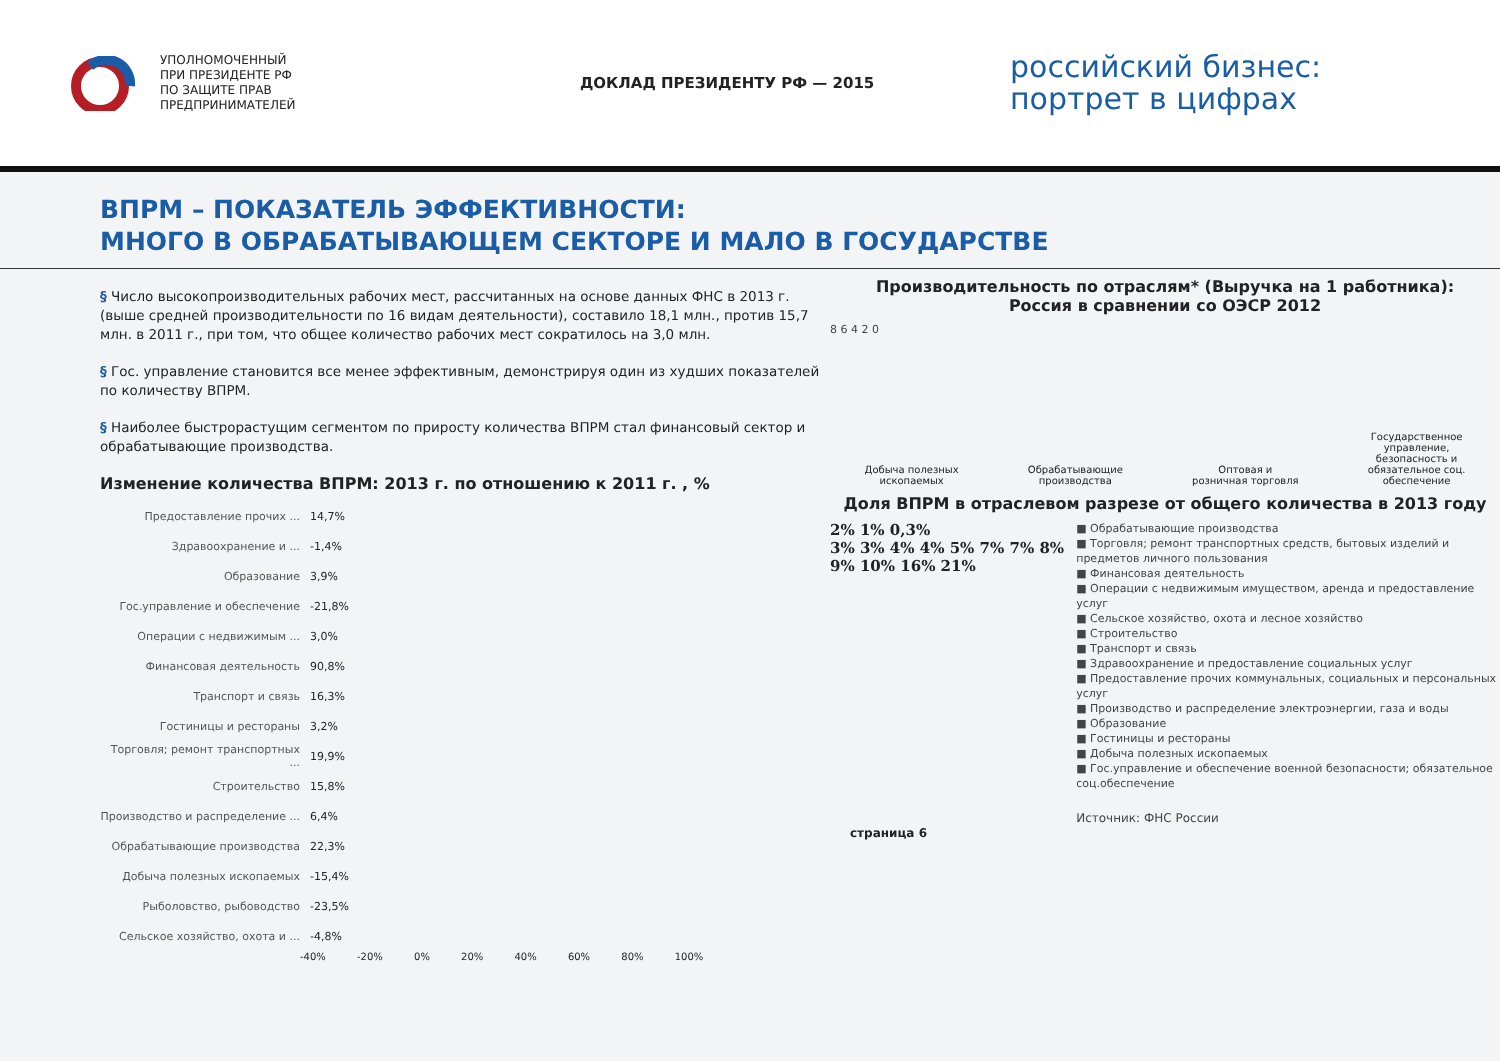УПОЛНОМОЧЕННЫЙ
ПРИ ПРЕЗИДЕНТЕ РФ
ПО ЗАЩИТЕ ПРАВ
ПРЕДПРИНИМАТЕЛЕЙ
ДОКЛАД ПРЕЗИДЕНТУ РФ — 2015
российский бизнес:
портрет в цифрах
ВПРМ – ПОКАЗАТЕЛЬ ЭФФЕКТИВНОСТИ:
МНОГО В ОБРАБАТЫВАЮЩЕМ СЕКТОРЕ И МАЛО В ГОСУДАРСТВЕ
§ Число высокопроизводительных рабочих мест, рассчитанных на основе данных ФНС в 2013 г. (выше средней производительности по 16 видам деятельности), составило 18,1 млн., против 15,7 млн. в 2011 г., при том, что общее количество рабочих мест сократилось на 3,0 млн.
§ Гос. управление становится все менее эффективным, демонстрируя один из худших показателей по количеству ВПРМ.
§ Наиболее быстрорастущим сегментом по приросту количества ВПРМ стал финансовый сектор и обрабатывающие производства.
Изменение количества ВПРМ: 2013 г. по отношению к 2011 г. , %
Предоставление прочих ... 14,7%
Здравоохранение и ... -1,4%
Образование 3,9%
Гос.управление и обеспечение -21,8%
Операции с недвижимым ... 3,0%
Финансовая деятельность 90,8%
Транспорт и связь 16,3%
Гостиницы и рестораны 3,2%
Торговля; ремонт транспортных ... 19,9%
Строительство 15,8%
Производство и распределение ... 6,4%
Обрабатывающие производства 22,3%
Добыча полезных ископаемых -15,4%
Рыболовство, рыбоводство -23,5%
Сельское хозяйство, охота и ... -4,8%
-40% -20% 0% 20% 40% 60% 80% 100%
Производительность по отраслям* (Выручка на 1 работника):
Россия в сравнении со ОЭСР 2012
8 6 4 2 0
Добыча полезных
ископаемых Обрабатывающие
производства Оптовая и
розничная торговля Государственное
управление,
безопасность и
обязательное соц.
обеспечение
Доля ВПРМ в отраслевом разрезе от общего количества в 2013 году
2% 1% 0,3%
3% 3% 4% 4% 5% 7% 7% 8% 9% 10% 16% 21%
■ Обрабатывающие производства
■ Торговля; ремонт транспортных средств, бытовых изделий и предметов личного пользования
■ Финансовая деятельность
■ Операции с недвижимым имуществом, аренда и предоставление услуг
■ Сельское хозяйство, охота и лесное хозяйство
■ Строительство
■ Транспорт и связь
■ Здравоохранение и предоставление социальных услуг
■ Предоставление прочих коммунальных, социальных и персональных услуг
■ Производство и распределение электроэнергии, газа и воды
■ Образование
■ Гостиницы и рестораны
■ Добыча полезных ископаемых
■ Гос.управление и обеспечение военной безопасности; обязательное соц.обеспечение
Источник: ФНС России
страница 6